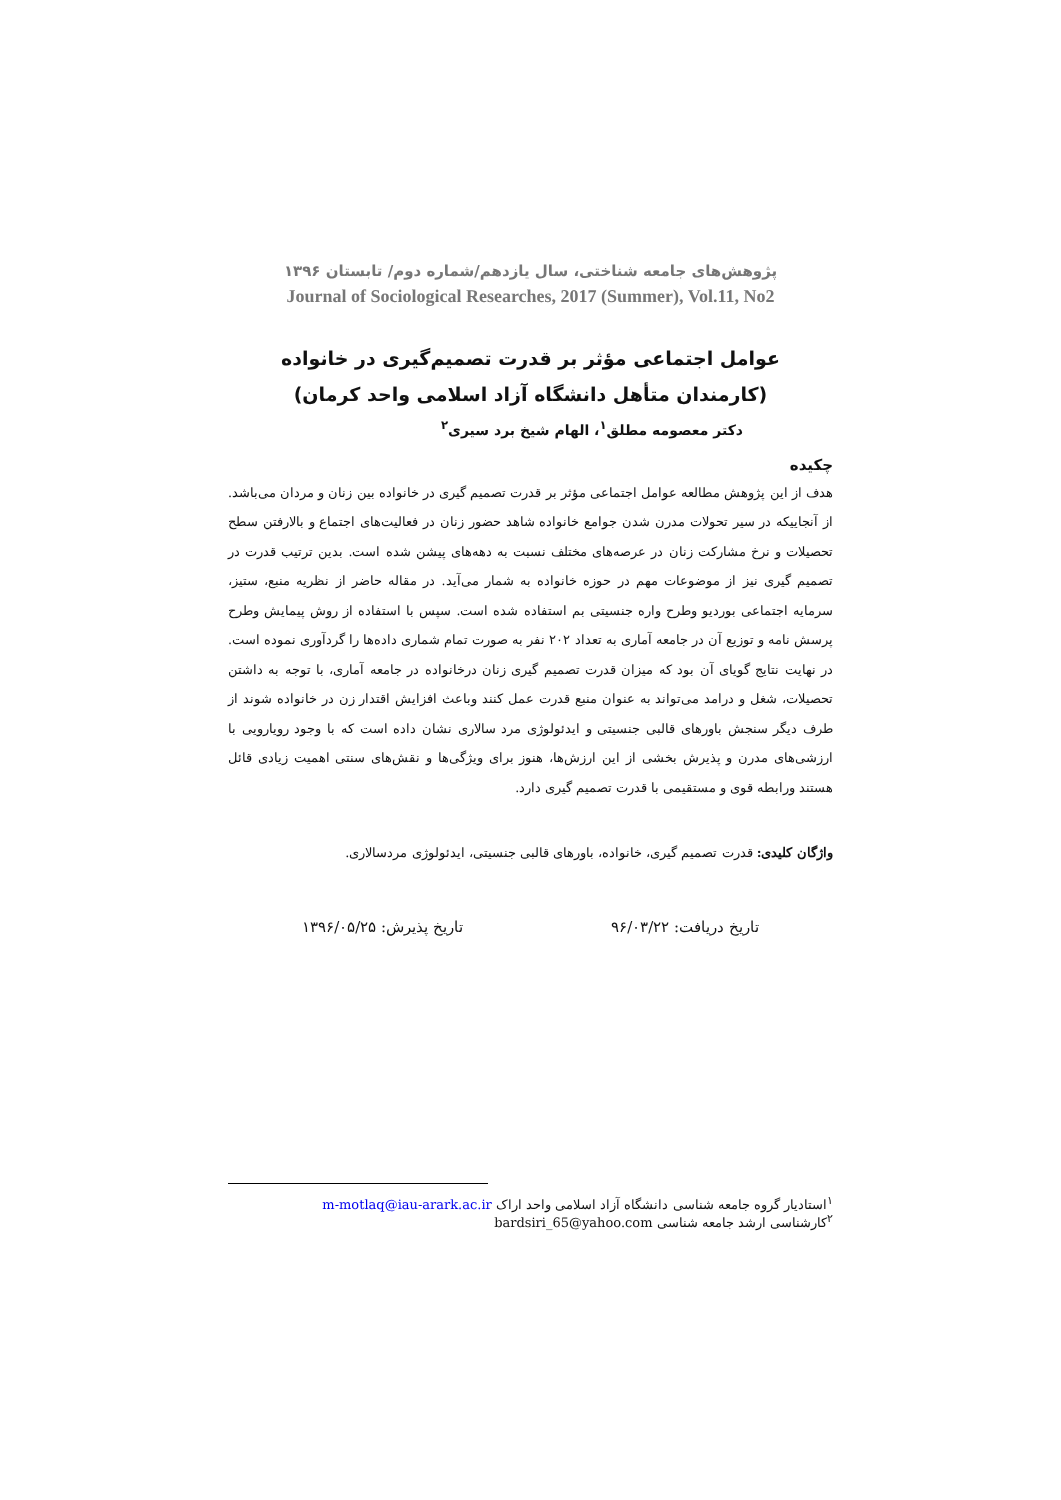پژوهش‌های جامعه شناختی، سال یازدهم/شماره دوم/ تابستان ۱۳۹۶
Journal of Sociological Researches, 2017 (Summer), Vol.11, No2
عوامل اجتماعی مؤثر بر قدرت تصمیم‌گیری در خانواده
(کارمندان متأهل دانشگاه آزاد اسلامی واحد کرمان)
دکتر معصومه مطلق<sup>۱</sup>، الهام شیخ برد سیری<sup>۲</sup>
چکیده
هدف از این پژوهش مطالعه عوامل اجتماعی مؤثر بر قدرت تصمیم گیری در خانواده بین زنان و مردان می‌باشد. از آنجاییکه در سیر تحولات مدرن شدن جوامع خانواده شاهد حضور زنان در فعالیت‌های اجتماع و بالارفتن سطح تحصیلات و نرخ مشارکت زنان در عرصه‌های مختلف نسبت به دهه‌های پیشن شده است. بدین ترتیب قدرت در تصمیم گیری نیز از موضوعات مهم در حوزه خانواده به شمار می‌آید. در مقاله حاضر از نظریه منبع، ستیز، سرمایه اجتماعی بوردیو وطرح واره جنسیتی بم استفاده شده است. سپس با استفاده از روش پیمایش وطرح پرسش نامه و توزیع آن در جامعه آماری به تعداد ۲۰۲ نفر به صورت تمام شماری داده‌ها را گردآوری نموده است. در نهایت نتایج گویای آن بود که میزان قدرت تصمیم گیری زنان درخانواده در جامعه آماری، با توجه به داشتن تحصیلات، شغل و درامد می‌تواند به عنوان منبع قدرت عمل کنند وباعث افزایش اقتدار زن در خانواده شوند از طرف دیگر سنجش باورهای قالبی جنسیتی و ایدئولوژی مرد سالاری نشان داده است که با وجود رویارویی با ارزشی‌های مدرن و پذیرش بخشی از این ارزش‌ها، هنوز برای ویژگی‌ها و نقش‌های سنتی اهمیت زیادی قائل هستند ورابطه قوی و مستقیمی با قدرت تصمیم گیری دارد.
واژگان کلیدی: قدرت تصمیم گیری، خانواده، باورهای قالبی جنسیتی، ایدئولوژی مردسالاری.
تاریخ دریافت: ۹۶/۰۳/۲۲ تاریخ پذیرش: ۱۳۹۶/۰۵/۲۵
<sup>۱</sup> استادیار گروه جامعه شناسی دانشگاه آزاد اسلامی واحد اراک m-motlaq@iau-arark.ac.ir
<sup>۲</sup> کارشناسی ارشد جامعه شناسی bardsiri_65@yahoo.com